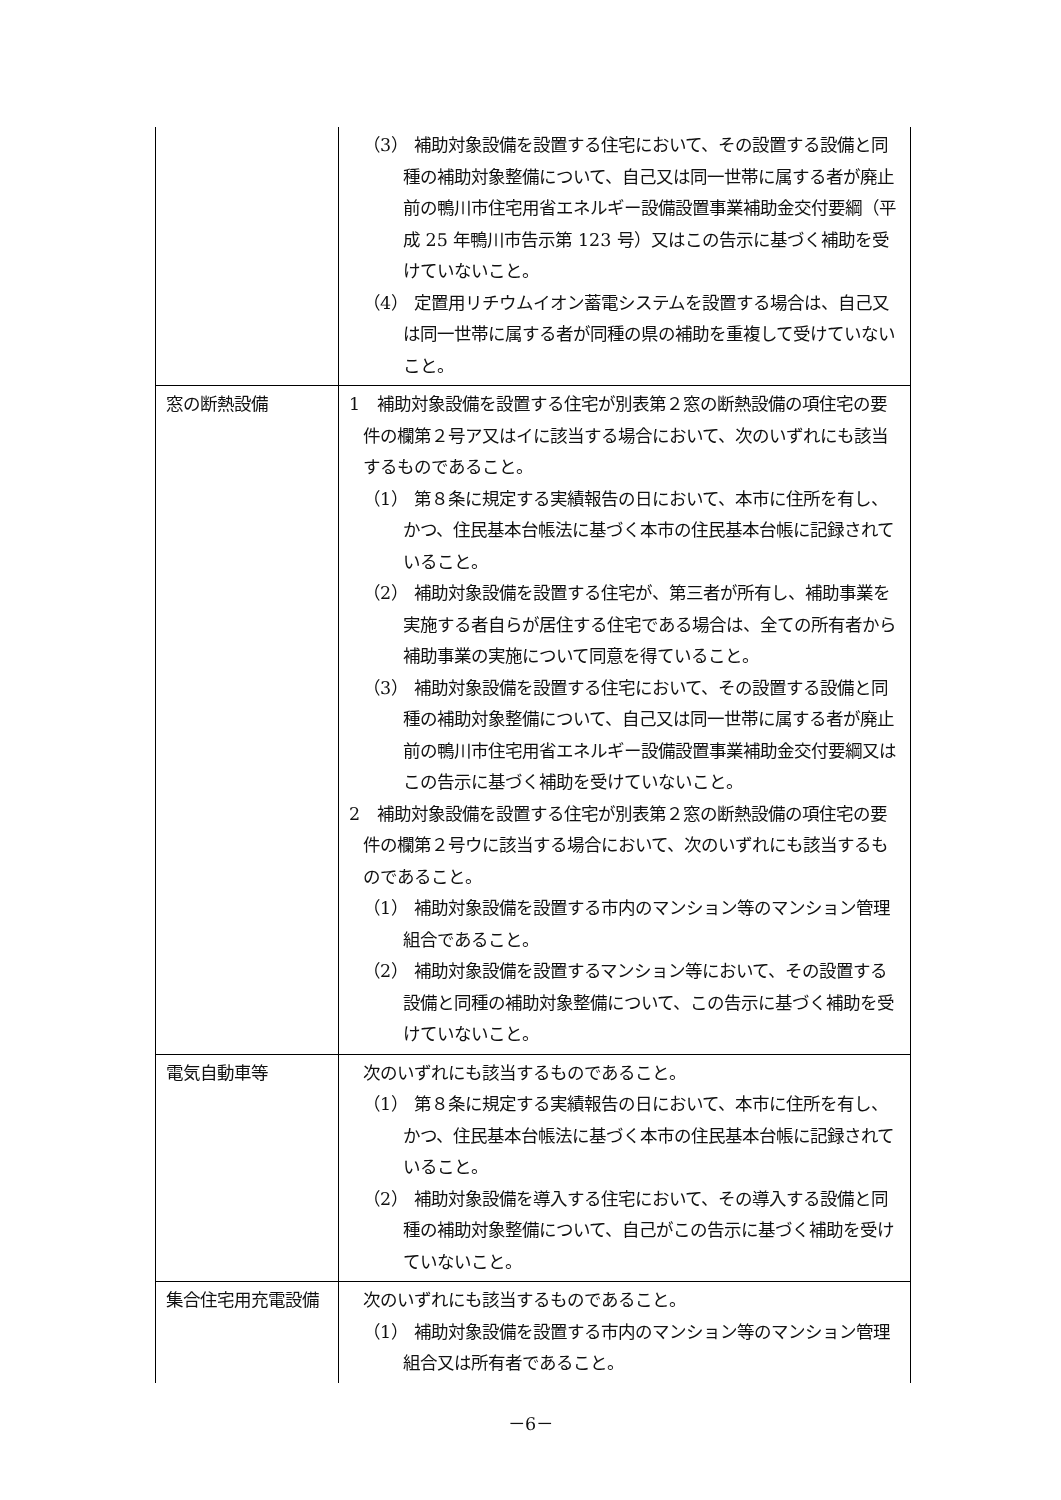| | （3） 補助対象設備を設置する住宅において、その設置する設備と同種の補助対象整備について、自己又は同一世帯に属する者が廃止前の鴨川市住宅用省エネルギー設備設置事業補助金交付要綱（平成 25 年鴨川市告示第 123 号）又はこの告示に基づく補助を受けていないこと。 （4） 定置用リチウムイオン蓄電システムを設置する場合は、自己又は同一世帯に属する者が同種の県の補助を重複して受けていないこと。 |
| 窓の断熱設備 | 1 補助対象設備を設置する住宅が別表第２窓の断熱設備の項住宅の要件の欄第２号ア又はイに該当する場合において、次のいずれにも該当するものであること。 （1） 第８条に規定する実績報告の日において、本市に住所を有し、かつ、住民基本台帳法に基づく本市の住民基本台帳に記録されていること。 （2） 補助対象設備を設置する住宅が、第三者が所有し、補助事業を実施する者自らが居住する住宅である場合は、全ての所有者から補助事業の実施について同意を得ていること。 （3） 補助対象設備を設置する住宅において、その設置する設備と同種の補助対象整備について、自己又は同一世帯に属する者が廃止前の鴨川市住宅用省エネルギー設備設置事業補助金交付要綱又はこの告示に基づく補助を受けていないこと。 2 補助対象設備を設置する住宅が別表第２窓の断熱設備の項住宅の要件の欄第２号ウに該当する場合において、次のいずれにも該当するものであること。 （1） 補助対象設備を設置する市内のマンション等のマンション管理組合であること。 （2） 補助対象設備を設置するマンション等において、その設置する設備と同種の補助対象整備について、この告示に基づく補助を受けていないこと。 |
| 電気自動車等 | 次のいずれにも該当するものであること。 （1） 第８条に規定する実績報告の日において、本市に住所を有し、かつ、住民基本台帳法に基づく本市の住民基本台帳に記録されていること。 （2） 補助対象設備を導入する住宅において、その導入する設備と同種の補助対象整備について、自己がこの告示に基づく補助を受けていないこと。 |
| 集合住宅用充電設備 | 次のいずれにも該当するものであること。 （1） 補助対象設備を設置する市内のマンション等のマンション管理組合又は所有者であること。 |
－6－